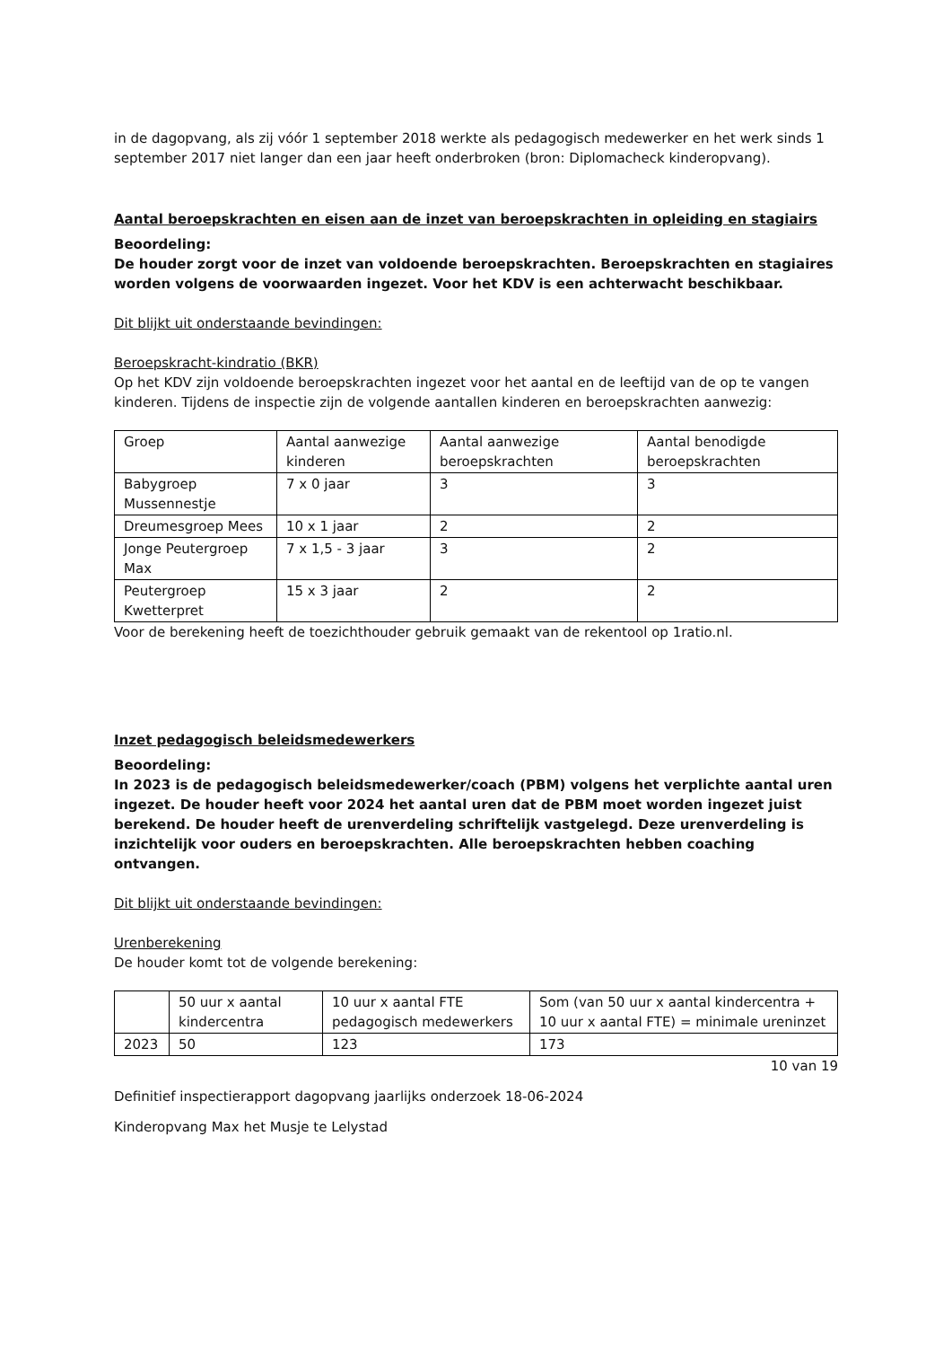in de dagopvang, als zij vóór 1 september 2018 werkte als pedagogisch medewerker en het werk sinds 1 september 2017 niet langer dan een jaar heeft onderbroken (bron: Diplomacheck kinderopvang).
Aantal beroepskrachten en eisen aan de inzet van beroepskrachten in opleiding en stagiairs
Beoordeling:
De houder zorgt voor de inzet van voldoende beroepskrachten. Beroepskrachten en stagiaires worden volgens de voorwaarden ingezet. Voor het KDV is een achterwacht beschikbaar.
Dit blijkt uit onderstaande bevindingen:
Beroepskracht-kindratio (BKR)
Op het KDV zijn voldoende beroepskrachten ingezet voor het aantal en de leeftijd van de op te vangen kinderen. Tijdens de inspectie zijn de volgende aantallen kinderen en beroepskrachten aanwezig:
| Groep | Aantal aanwezige kinderen | Aantal aanwezige beroepskrachten | Aantal benodigde beroepskrachten |
| Babygroep Mussennestje | 7 x 0 jaar | 3 | 3 |
| Dreumesgroep Mees | 10 x 1 jaar | 2 | 2 |
| Jonge Peutergroep Max | 7 x 1,5 - 3 jaar | 3 | 2 |
| Peutergroep Kwetterpret | 15 x 3 jaar | 2 | 2 |
Voor de berekening heeft de toezichthouder gebruik gemaakt van de rekentool op 1ratio.nl.
Inzet pedagogisch beleidsmedewerkers
Beoordeling:
In 2023 is de pedagogisch beleidsmedewerker/coach (PBM) volgens het verplichte aantal uren ingezet. De houder heeft voor 2024 het aantal uren dat de PBM moet worden ingezet juist berekend. De houder heeft de urenverdeling schriftelijk vastgelegd. Deze urenverdeling is inzichtelijk voor ouders en beroepskrachten. Alle beroepskrachten hebben coaching ontvangen.
Dit blijkt uit onderstaande bevindingen:
Urenberekening
De houder komt tot de volgende berekening:
| | 50 uur x aantal kindercentra | 10 uur x aantal FTE pedagogisch medewerkers | Som (van 50 uur x aantal kindercentra + 10 uur x aantal FTE) = minimale ureninzet |
| 2023 | 50 | 123 | 173 |
10 van 19
Definitief inspectierapport dagopvang jaarlijks onderzoek 18-06-2024
Kinderopvang Max het Musje te Lelystad